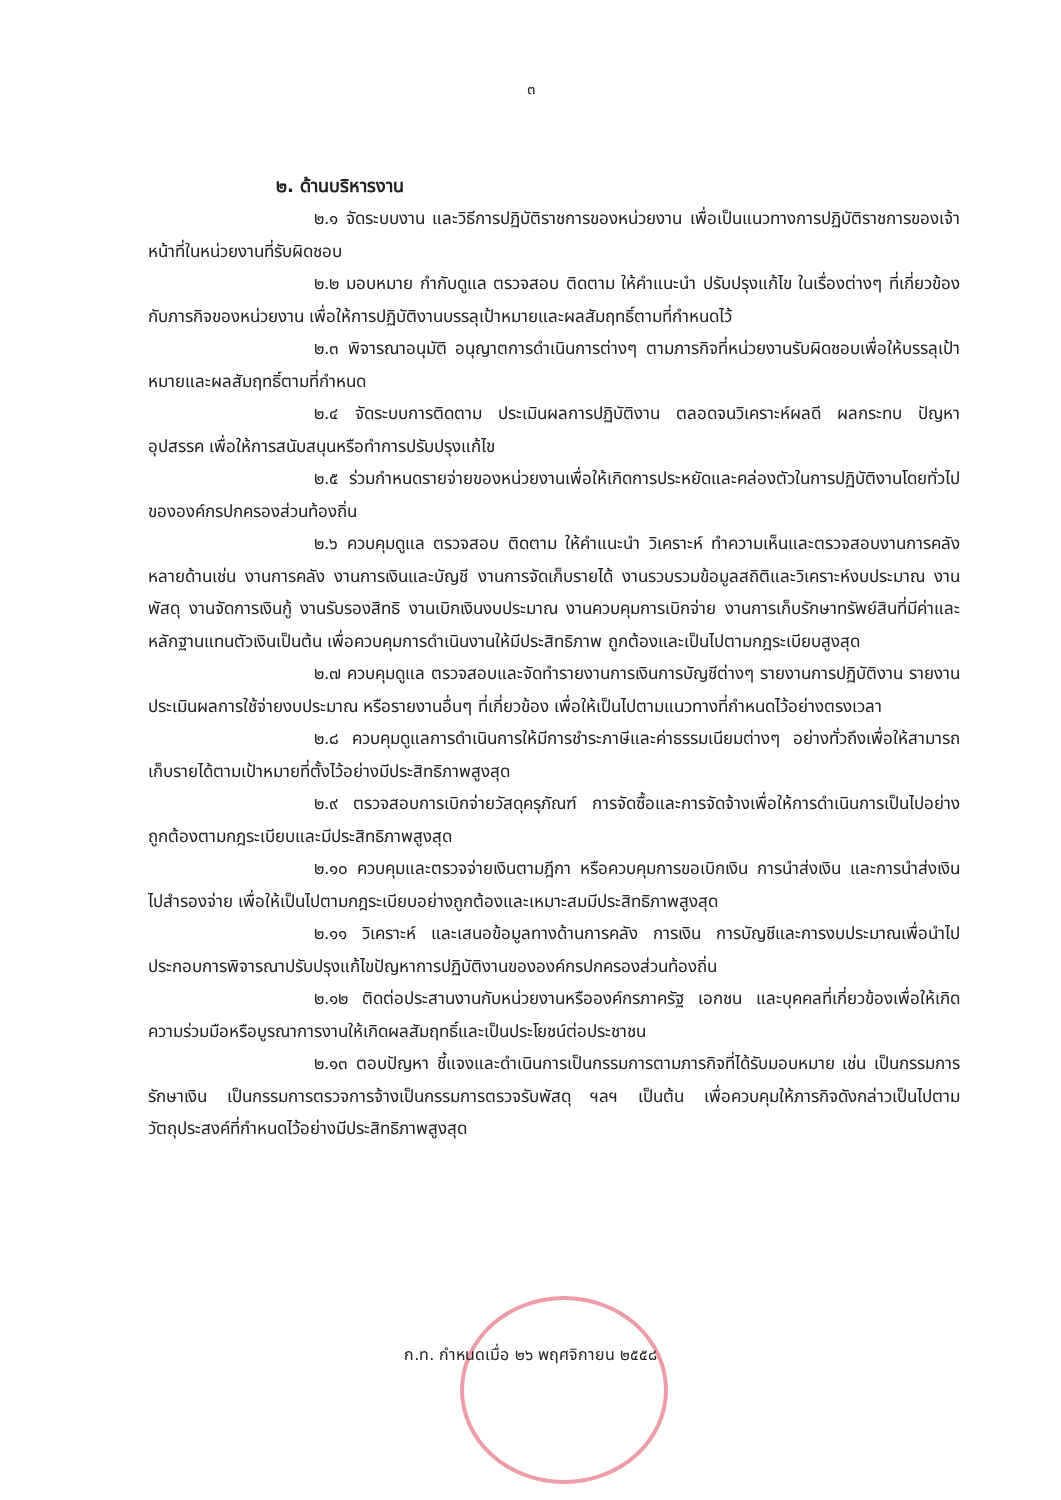๓
๒. ด้านบริหารงาน
๒.๑ จัดระบบงาน และวิธีการปฏิบัติราชการของหน่วยงาน เพื่อเป็นแนวทางการปฏิบัติราชการของเจ้าหน้าที่ในหน่วยงานที่รับผิดชอบ
๒.๒ มอบหมาย กำกับดูแล ตรวจสอบ ติดตาม ให้คำแนะนำ ปรับปรุงแก้ไข ในเรื่องต่างๆ ที่เกี่ยวข้องกับภารกิจของหน่วยงาน เพื่อให้การปฏิบัติงานบรรลุเป้าหมายและผลสัมฤทธิ์ตามที่กำหนดไว้
๒.๓ พิจารณาอนุมัติ อนุญาตการดำเนินการต่างๆ ตามภารกิจที่หน่วยงานรับผิดชอบเพื่อให้บรรลุเป้าหมายและผลสัมฤทธิ์ตามที่กำหนด
๒.๔ จัดระบบการติดตาม ประเมินผลการปฏิบัติงาน ตลอดจนวิเคราะห์ผลดี ผลกระทบ ปัญหา อุปสรรค เพื่อให้การสนับสนุนหรือทำการปรับปรุงแก้ไข
๒.๕ ร่วมกำหนดรายจ่ายของหน่วยงานเพื่อให้เกิดการประหยัดและคล่องตัวในการปฏิบัติงานโดยทั่วไปขององค์กรปกครองส่วนท้องถิ่น
๒.๖ ควบคุมดูแล ตรวจสอบ ติดตาม ให้คำแนะนำ วิเคราะห์ ทำความเห็นและตรวจสอบงานการคลังหลายด้านเช่น งานการคลัง งานการเงินและบัญชี งานการจัดเก็บรายได้ งานรวบรวมข้อมูลสถิติและวิเคราะห์งบประมาณ งานพัสดุ งานจัดการเงินกู้ งานรับรองสิทธิ งานเบิกเงินงบประมาณ งานควบคุมการเบิกจ่าย งานการเก็บรักษาทรัพย์สินที่มีค่าและหลักฐานแทนตัวเงินเป็นต้น เพื่อควบคุมการดำเนินงานให้มีประสิทธิภาพ ถูกต้องและเป็นไปตามกฎระเบียบสูงสุด
๒.๗ ควบคุมดูแล ตรวจสอบและจัดทำรายงานการเงินการบัญชีต่างๆ รายงานการปฏิบัติงาน รายงานประเมินผลการใช้จ่ายงบประมาณ หรือรายงานอื่นๆ ที่เกี่ยวข้อง เพื่อให้เป็นไปตามแนวทางที่กำหนดไว้อย่างตรงเวลา
๒.๘ ควบคุมดูแลการดำเนินการให้มีการชำระภาษีและค่าธรรมเนียมต่างๆ อย่างทั่วถึงเพื่อให้สามารถเก็บรายได้ตามเป้าหมายที่ตั้งไว้อย่างมีประสิทธิภาพสูงสุด
๒.๙ ตรวจสอบการเบิกจ่ายวัสดุครุภัณฑ์ การจัดซื้อและการจัดจ้างเพื่อให้การดำเนินการเป็นไปอย่างถูกต้องตามกฎระเบียบและมีประสิทธิภาพสูงสุด
๒.๑๐ ควบคุมและตรวจจ่ายเงินตามฎีกา หรือควบคุมการขอเบิกเงิน การนำส่งเงิน และการนำส่งเงินไปสำรองจ่าย เพื่อให้เป็นไปตามกฎระเบียบอย่างถูกต้องและเหมาะสมมีประสิทธิภาพสูงสุด
๒.๑๑ วิเคราะห์ และเสนอข้อมูลทางด้านการคลัง การเงิน การบัญชีและการงบประมาณเพื่อนำไปประกอบการพิจารณาปรับปรุงแก้ไขปัญหาการปฏิบัติงานขององค์กรปกครองส่วนท้องถิ่น
๒.๑๒ ติดต่อประสานงานกับหน่วยงานหรือองค์กรภาครัฐ เอกชน และบุคคลที่เกี่ยวข้องเพื่อให้เกิดความร่วมมือหรือบูรณาการงานให้เกิดผลสัมฤทธิ์และเป็นประโยชน์ต่อประชาชน
๒.๑๓ ตอบปัญหา ชี้แจงและดำเนินการเป็นกรรมการตามภารกิจที่ได้รับมอบหมาย เช่น เป็นกรรมการรักษาเงิน เป็นกรรมการตรวจการจ้างเป็นกรรมการตรวจรับพัสดุ ฯลฯ เป็นต้น เพื่อควบคุมให้ภารกิจดังกล่าวเป็นไปตามวัตถุประสงค์ที่กำหนดไว้อย่างมีประสิทธิภาพสูงสุด
ก.ท. กำหนดเมื่อ ๒๖ พฤศจิกายน ๒๕๕๘